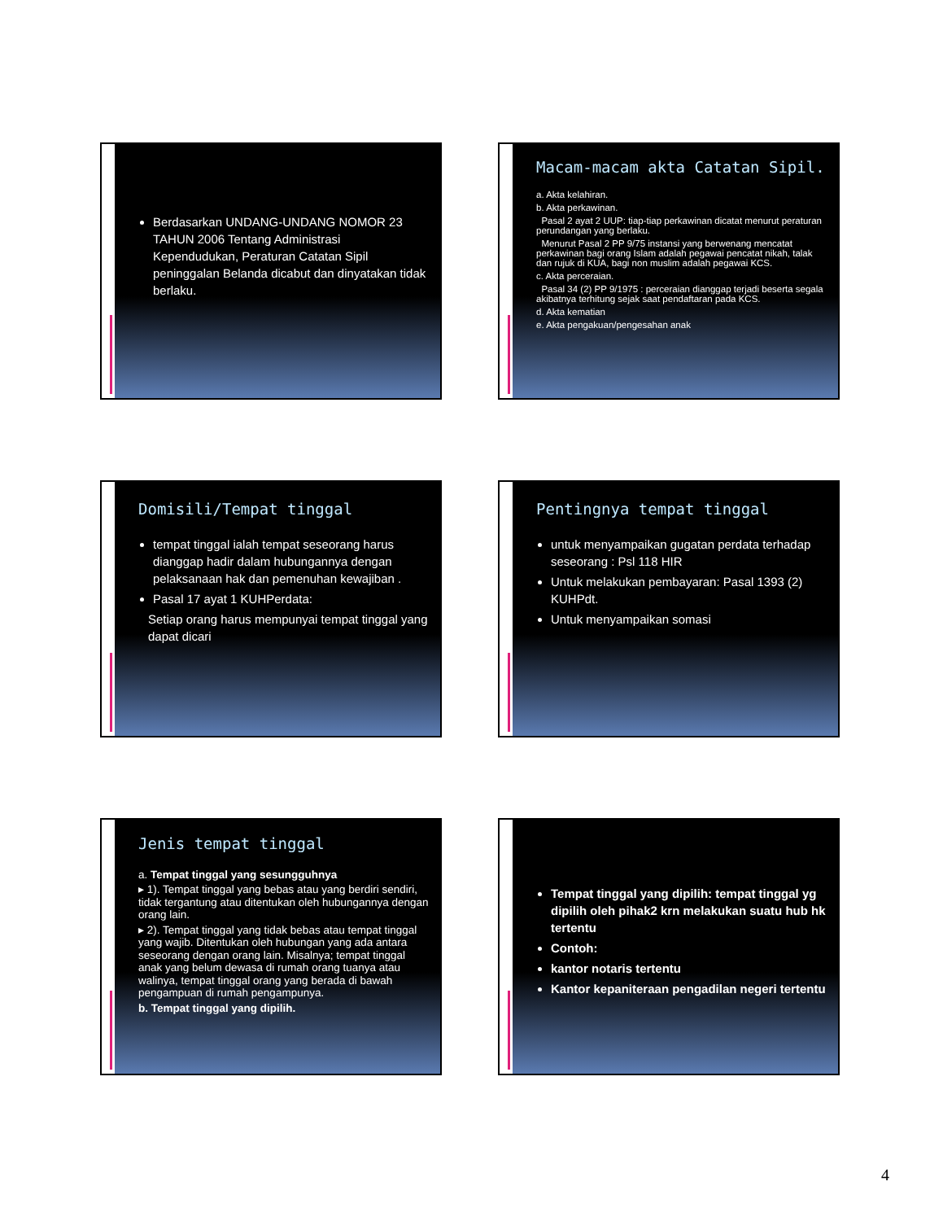Berdasarkan UNDANG-UNDANG NOMOR 23 TAHUN 2006 Tentang Administrasi Kependudukan, Peraturan Catatan Sipil peninggalan Belanda dicabut dan dinyatakan tidak berlaku.
Macam-macam akta Catatan Sipil.
a. Akta kelahiran.
b. Akta perkawinan.
Pasal 2 ayat 2 UUP: tiap-tiap perkawinan dicatat menurut peraturan perundangan yang berlaku.
Menurut Pasal 2 PP 9/75 instansi yang berwenang mencatat perkawinan bagi orang Islam adalah pegawai pencatat nikah, talak dan rujuk di KUA, bagi non muslim adalah pegawai KCS.
c. Akta perceraian.
Pasal 34 (2) PP 9/1975 : perceraian dianggap terjadi beserta segala akibatnya terhitung sejak saat pendaftaran pada KCS.
d. Akta kematian
e. Akta pengakuan/pengesahan anak
Domisili/Tempat tinggal
tempat tinggal ialah tempat seseorang harus dianggap hadir dalam hubungannya dengan pelaksanaan hak dan pemenuhan kewajiban .
Pasal 17 ayat 1 KUHPerdata:
Setiap orang harus mempunyai tempat tinggal yang dapat dicari
Pentingnya tempat tinggal
untuk menyampaikan gugatan perdata terhadap seseorang : Psl 118 HIR
Untuk melakukan pembayaran: Pasal 1393 (2) KUHPdt.
Untuk menyampaikan somasi
Jenis tempat tinggal
a. Tempat tinggal yang sesungguhnya
▸ 1). Tempat tinggal yang bebas atau yang berdiri sendiri, tidak tergantung atau ditentukan oleh hubungannya dengan orang lain.
▸ 2). Tempat tinggal yang tidak bebas atau tempat tinggal yang wajib. Ditentukan oleh hubungan yang ada antara seseorang dengan orang lain. Misalnya; tempat tinggal anak yang belum dewasa di rumah orang tuanya atau walinya, tempat tinggal orang yang berada di bawah pengampuan di rumah pengampunya.
b. Tempat tinggal yang dipilih.
Tempat tinggal yang dipilih: tempat tinggal yg dipilih oleh pihak2 krn melakukan suatu hub hk tertentu
Contoh:
kantor notaris tertentu
Kantor kepaniteraan pengadilan negeri tertentu
4